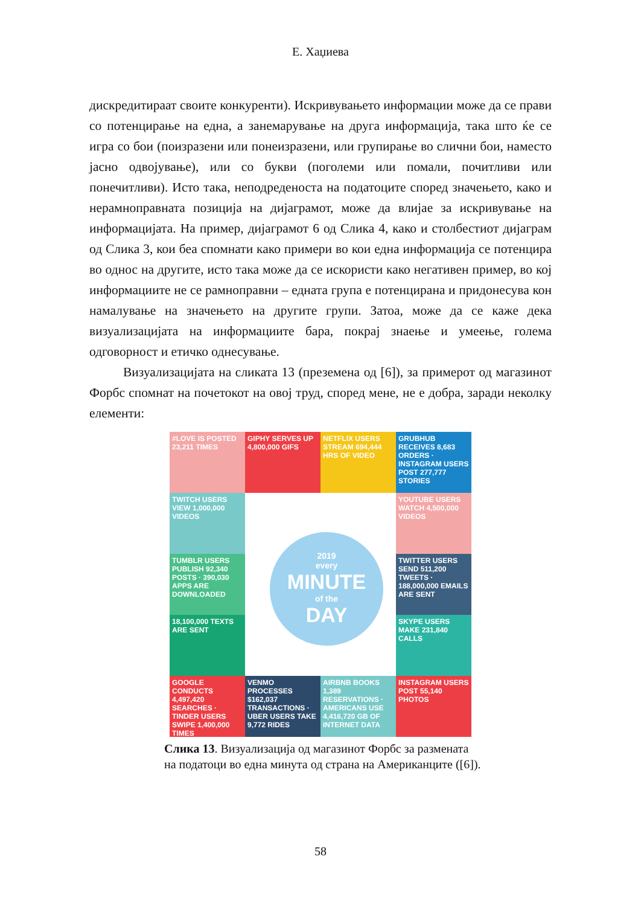Е. Хаџиева
дискредитираат своите конкуренти). Искривувањето информации може да се прави со потенцирање на една, а занемарување на друга информација, така што ќе се игра со бои (поизразени или понеизразени, или групирање во слични бои, наместо јасно одвојување), или со букви (поголеми или помали, почитливи или понечитливи). Исто така, неподреденоста на податоците според значењето, како и нерамноправната позиција на дијаграмот, може да влијае за искривување на информацијата. На пример, дијаграмот 6 од Слика 4, како и столбестиот дијаграм од Слика 3, кои беа спомнати како примери во кои една информација се потенцира во однос на другите, исто така може да се искористи како негативен пример, во кој информациите не се рамноправни – едната група е потенцирана и придонесува кон намалување на значењето на другите групи. Затоа, може да се каже дека визуализацијата на информациите бара, покрај знаење и умеење, голема одговорност и етичко однесување.
Визуализацијата на сликата 13 (преземена од [6]), за примерот од магазинот Форбс спомнат на почетокот на овој труд, според мене, не е добра, заради неколку елементи:
#LOVE IS POSTED 23,211 TIMES
GIPHY SERVES UP 4,800,000 GIFS
NETFLIX USERS STREAM 694,444 HRS OF VIDEO
GRUBHUB RECEIVES 8,683 ORDERS · INSTAGRAM USERS POST 277,777 STORIES
TWITCH USERS VIEW 1,000,000 VIDEOS
YOUTUBE USERS WATCH 4,500,000 VIDEOS
TUMBLR USERS PUBLISH 92,340 POSTS · 390,030 APPS ARE DOWNLOADED
TWITTER USERS SEND 511,200 TWEETS · 188,000,000 EMAILS ARE SENT
18,100,000 TEXTS ARE SENT
SKYPE USERS MAKE 231,840 CALLS
GOOGLE CONDUCTS 4,497,420 SEARCHES · TINDER USERS SWIPE 1,400,000 TIMES
VENMO PROCESSES $162,037 TRANSACTIONS · UBER USERS TAKE 9,772 RIDES
AIRBNB BOOKS 1,389 RESERVATIONS · AMERICANS USE 4,416,720 GB OF INTERNET DATA
INSTAGRAM USERS POST 55,140 PHOTOS
2019
every
MINUTE
of the
DAY
Слика 13. Визуализација од магазинот Форбс за размената
на податоци во една минута од страна на Американците ([6]).
58